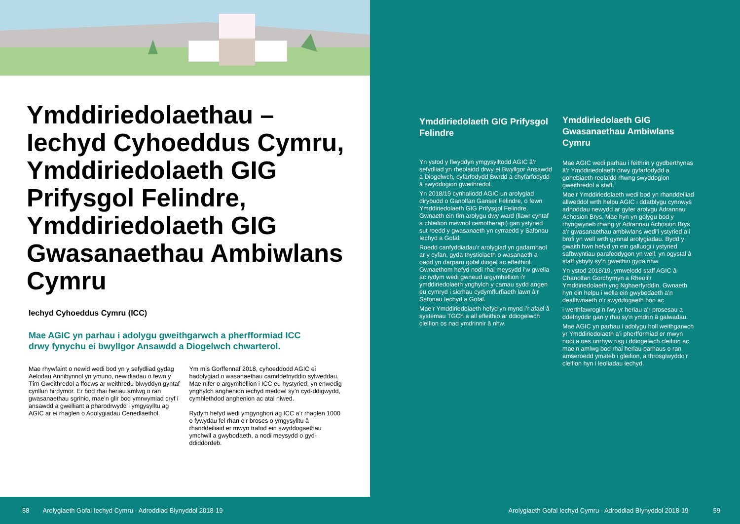Ymddiriedolaethau – Iechyd Cyhoeddus Cymru, Ymddiriedolaeth GIG Prifysgol Felindre, Ymddiriedolaeth GIG Gwasanaethau Ambiwlans Cymru
Iechyd Cyhoeddus Cymru (ICC)
Mae AGIC yn parhau i adolygu gweithgarwch a pherfformiad ICC drwy fynychu ei bwyllgor Ansawdd a Diogelwch chwarterol.
Mae rhywfaint o newid wedi bod yn y sefydliad gydag Aelodau Annibynnol yn ymuno, newidiadau o fewn y Tîm Gweithredol a ffocws ar weithredu blwyddyn gyntaf cynllun hirdymor. Er bod rhai heriau amlwg o ran gwasanaethau sgrinio, mae’n glir bod ymrwymiad cryf i ansawdd a gwelliant a pharodrwydd i ymgysylltu ag AGIC ar ei rhaglen o Adolygiadau Cenedlaethol.
Ym mis Gorffennaf 2018, cyhoeddodd AGIC ei hadolygiad o wasanaethau camddefnyddio sylweddau. Mae nifer o argymhellion i ICC eu hystyried, yn enwedig ynghylch anghenion iechyd meddwl sy’n cyd-ddigwydd, cymhlethdod anghenion ac atal niwed.
Rydym hefyd wedi ymgynghori ag ICC a’r rhaglen 1000 o fywydau fel rhan o’r broses o ymgysylltu â rhanddeiliaid er mwyn trafod ein swyddogaethau ymchwil a gwybodaeth, a nodi meysydd o gyd-ddiddordeb.
Ymddiriedolaeth GIG Prifysgol Felindre
Yn ystod y flwyddyn ymgysylltodd AGIC â’r sefydliad yn rheolaidd drwy ei Bwyllgor Ansawdd a Diogelwch, cyfarfodydd Bwrdd a chyfarfodydd â swyddogion gweithredol.
Yn 2018/19 cynhaliodd AGIC un arolygiad dirybudd o Ganolfan Ganser Felindre, o fewn Ymddiriedolaeth GIG Prifysgol Felindre. Gwnaeth ein tîm arolygu dwy ward (llawr cyntaf a chleifion mewnol cemotherapi) gan ystyried sut roedd y gwasanaeth yn cyrraedd y Safonau Iechyd a Gofal.
Roedd canfyddiadau’r arolygiad yn gadarnhaol ar y cyfan, gyda thystiolaeth o wasanaeth a oedd yn darparu gofal diogel ac effeithiol. Gwnaethom hefyd nodi rhai meysydd i’w gwella ac rydym wedi gwneud argymhellion i’r ymddiriedolaeth ynghylch y camau sydd angen eu cymryd i sicrhau cydymffurfiaeth lawn â’r Safonau Iechyd a Gofal.
Mae’r Ymddiriedolaeth hefyd yn mynd i’r afael â systemau TGCh a all effeithio ar ddiogelwch cleifion os nad ymdrinnir â nhw.
Ymddiriedolaeth GIG Gwasanaethau Ambiwlans Cymru
Mae AGIC wedi parhau i feithrin y gydberthynas â’r Ymddiriedolaeth drwy gyfarfodydd a gohebiaeth reolaidd rhwng swyddogion gweithredol a staff.
Mae’r Ymddiriedolaeth wedi bod yn rhanddeiliad allweddol wrth helpu AGIC i ddatblygu cynnwys adnoddau newydd ar gyfer arolygu Adrannau Achosion Brys. Mae hyn yn golygu bod y rhyngwyneb rhwng yr Adrannau Achosion Brys a’r gwasanaethau ambiwlans wedi’i ystyried a’i brofi yn well wrth gynnal arolygiadau. Bydd y gwaith hwn hefyd yn ein galluogi i ystyried safbwyntiau parafeddygon yn well, yn ogystal â staff ysbyty sy’n gweithio gyda nhw.
Yn ystod 2018/19, ymwelodd staff AGIC â Chanolfan Gorchymyn a Rheoli’r Ymddiriedolaeth yng Nghaerfyrddin. Gwnaeth hyn ein helpu i wella ein gwybodaeth a’n dealltwriaeth o’r swyddogaeth hon ac
i werthfawrogi’n fwy yr heriau a’r prosesau a ddefnyddir gan y rhai sy’n ymdrin â galwadau.
Mae AGIC yn parhau i adolygu holl weithgarwch yr Ymddiriedolaeth a’i pherfformiad er mwyn nodi a oes unrhyw risg i ddiogelwch cleifion ac mae’n amlwg bod rhai heriau parhaus o ran amseroedd ymateb i gleifion, a throsglwyddo’r cleifion hyn i leoliadau iechyd.
58 Arolygiaeth Gofal Iechyd Cymru - Adroddiad Blynyddol 2018-19 Arolygiaeth Gofal Iechyd Cymru - Adroddiad Blynyddol 2018-19 59